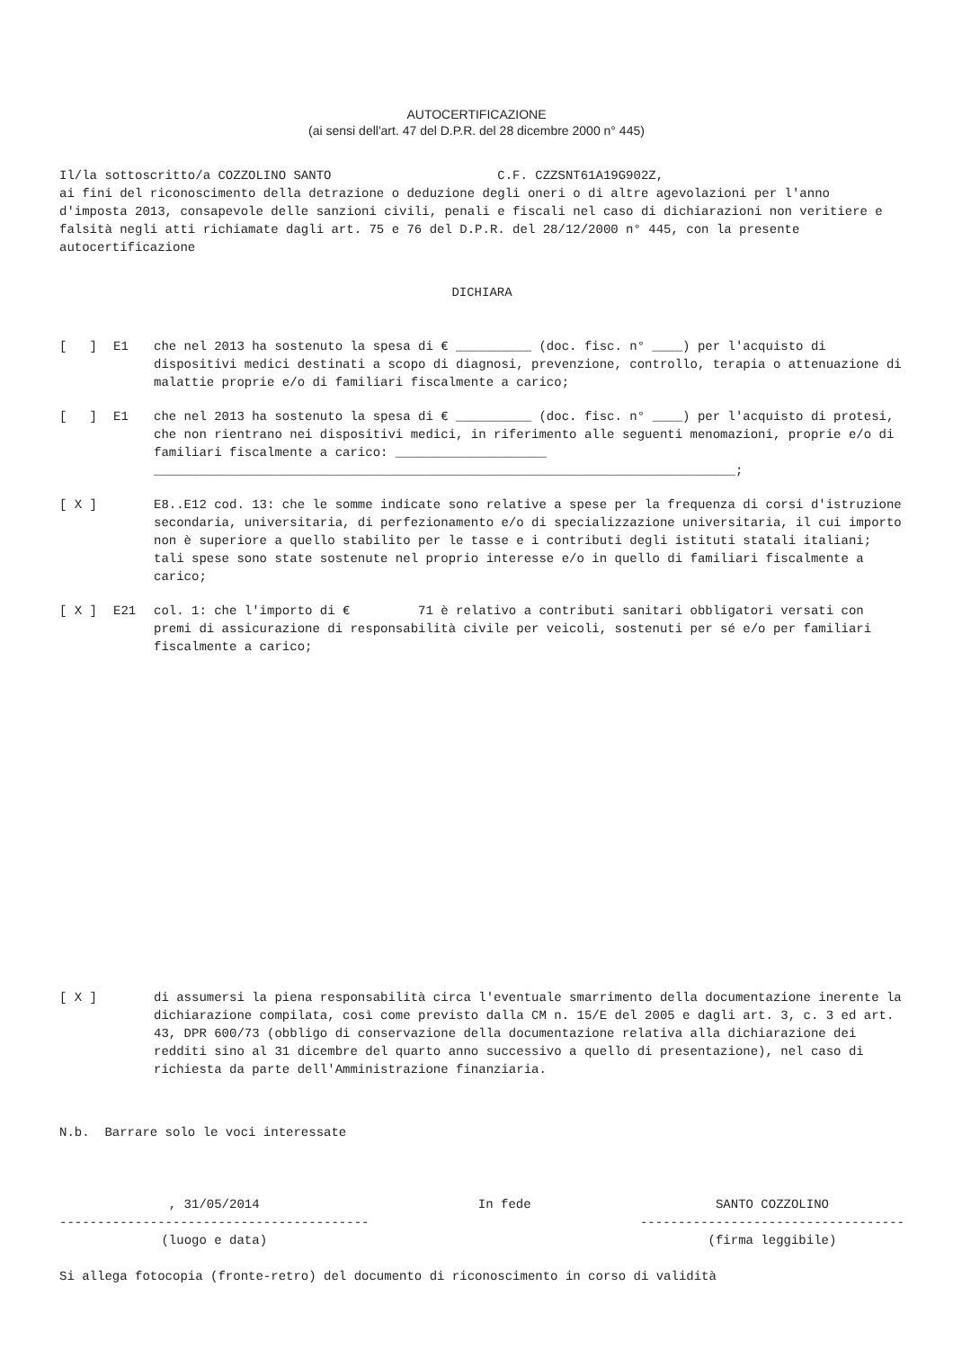AUTOCERTIFICAZIONE
(ai sensi dell'art. 47 del D.P.R. del 28 dicembre 2000 n° 445)
Il/la sottoscritto/a COZZOLINO SANTO C.F. CZZSNT61A19G902Z,
ai fini del riconoscimento della detrazione o deduzione degli oneri o di altre agevolazioni per l'anno d'imposta 2013, consapevole delle sanzioni civili, penali e fiscali nel caso di dichiarazioni non veritiere e falsità negli atti richiamate dagli art. 75 e 76 del D.P.R. del 28/12/2000 n° 445, con la presente autocertificazione
DICHIARA
[ ] E1 che nel 2013 ha sostenuto la spesa di € __________ (doc. fisc. n° ____) per l'acquisto di dispositivi medici destinati a scopo di diagnosi, prevenzione, controllo, terapia o attenuazione di malattie proprie e/o di familiari fiscalmente a carico;
[ ] E1 che nel 2013 ha sostenuto la spesa di € __________ (doc. fisc. n° ____) per l'acquisto di protesi, che non rientrano nei dispositivi medici, in riferimento alle seguenti menomazioni, proprie e/o di familiari fiscalmente a carico: ____________________
_____________________________________________________________________________;
[ X ] E8..E12 cod. 13: che le somme indicate sono relative a spese per la frequenza di corsi d'istruzione secondaria, universitaria, di perfezionamento e/o di specializzazione universitaria, il cui importo non è superiore a quello stabilito per le tasse e i contributi degli istituti statali italiani; tali spese sono state sostenute nel proprio interesse e/o in quello di familiari fiscalmente a carico;
[ X ] E21 col. 1: che l'importo di € 71 è relativo a contributi sanitari obbligatori versati con premi di assicurazione di responsabilità civile per veicoli, sostenuti per sé e/o per familiari fiscalmente a carico;
[ X ] di assumersi la piena responsabilità circa l'eventuale smarrimento della documentazione inerente la dichiarazione compilata, così come previsto dalla CM n. 15/E del 2005 e dagli art. 3, c. 3 ed art. 43, DPR 600/73 (obbligo di conservazione della documentazione relativa alla dichiarazione dei redditi sino al 31 dicembre del quarto anno successivo a quello di presentazione), nel caso di richiesta da parte dell'Amministrazione finanziaria.
N.b. Barrare solo le voci interessate
, 31/05/2014
-----------------------------------------
(luogo e data)
In fede SANTO COZZOLINO
-----------------------------------
(firma leggibile)
Si allega fotocopia (fronte-retro) del documento di riconoscimento in corso di validità